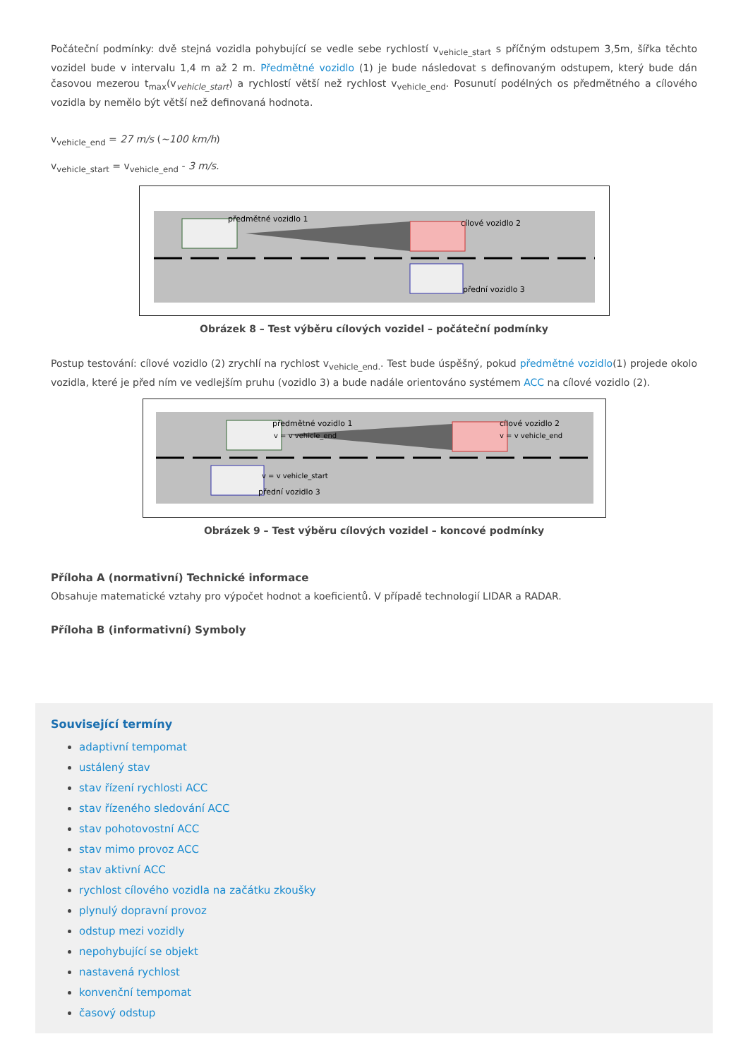Počáteční podmínky: dvě stejná vozidla pohybující se vedle sebe rychlostí v<sub>vehicle_start</sub> s příčným odstupem 3,5m, šířka těchto vozidel bude v intervalu 1,4 m až 2 m. Předmětné vozidlo (1) je bude následovat s definovaným odstupem, který bude dán časovou mezerou t<sub>max</sub>(v<sub>vehicle_start</sub>) a rychlostí větší než rychlost v<sub>vehicle_end</sub>. Posunutí podélných os předmětného a cílového vozidla by nemělo být větší než definovaná hodnota.
v<sub>vehicle_end</sub> = 27 m/s (~100 km/h)
v<sub>vehicle_start</sub> = v<sub>vehicle_end</sub> - 3 m/s.
předmětné vozidlo 1
cílové vozidlo 2
přední vozidlo 3
Obrázek 8 – Test výběru cílových vozidel – počáteční podmínky
Postup testování: cílové vozidlo (2) zrychlí na rychlost v<sub>vehicle_end.</sub>. Test bude úspěšný, pokud předmětné vozidlo(1) projede okolo vozidla, které je před ním ve vedlejším pruhu (vozidlo 3) a bude nadále orientováno systémem ACC na cílové vozidlo (2).
předmětné vozidlo 1
v = v vehicle_end
cílové vozidlo 2
v = v vehicle_end
v = v vehicle_start
přední vozidlo 3
Obrázek 9 – Test výběru cílových vozidel – koncové podmínky
Příloha A (normativní) Technické informace
Obsahuje matematické vztahy pro výpočet hodnot a koeficientů. V případě technologií LIDAR a RADAR.
Příloha B (informativní) Symboly
Související termíny
adaptivní tempomat
ustálený stav
stav řízení rychlosti ACC
stav řízeného sledování ACC
stav pohotovostní ACC
stav mimo provoz ACC
stav aktivní ACC
rychlost cílového vozidla na začátku zkoušky
plynulý dopravní provoz
odstup mezi vozidly
nepohybující se objekt
nastavená rychlost
konvenční tempomat
časový odstup